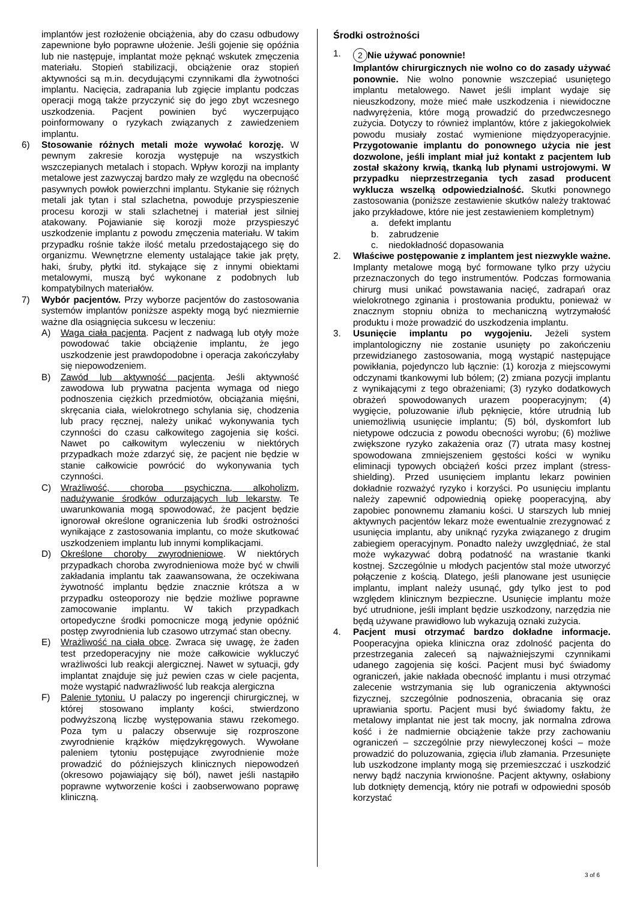implantów jest rozłożenie obciążenia, aby do czasu odbudowy zapewnione było poprawne ułożenie. Jeśli gojenie się opóźnia lub nie następuje, implantat może pęknąć wskutek zmęczenia materiału. Stopień stabilizacji, obciążenie oraz stopień aktywności są m.in. decydującymi czynnikami dla żywotności implantu. Nacięcia, zadrapania lub zgięcie implantu podczas operacji mogą także przyczynić się do jego zbyt wczesnego uszkodzenia. Pacjent powinien być wyczerpująco poinformowany o ryzykach związanych z zawiedzeniem implantu.
6) Stosowanie różnych metali może wywołać korozję. W pewnym zakresie korozja występuje na wszystkich wszczepianych metalach i stopach. Wpływ korozji na implanty metalowe jest zazwyczaj bardzo mały ze względu na obecność pasywnych powłok powierzchni implantu. Stykanie się różnych metali jak tytan i stal szlachetna, powoduje przyspieszenie procesu korozji w stali szlachetnej i materiał jest silniej atakowany. Pojawianie się korozji może przyspieszyć uszkodzenie implantu z powodu zmęczenia materiału. W takim przypadku rośnie także ilość metalu przedostającego się do organizmu. Wewnętrzne elementy ustalające takie jak pręty, haki, śruby, płytki itd. stykające się z innymi obiektami metalowymi, muszą być wykonane z podobnych lub kompatybilnych materiałów.
7) Wybór pacjentów. Przy wyborze pacjentów do zastosowania systemów implantów poniższe aspekty mogą być niezmiernie ważne dla osiągnięcia sukcesu w leczeniu:
A) Waga ciała pacjenta. Pacjent z nadwagą lub otyły może powodować takie obciążenie implantu, że jego uszkodzenie jest prawdopodobne i operacja zakończyłaby się niepowodzeniem.
B) Zawód lub aktywność pacjenta. Jeśli aktywność zawodowa lub prywatna pacjenta wymaga od niego podnoszenia ciężkich przedmiotów, obciążania mięśni, skręcania ciała, wielokrotnego schylania się, chodzenia lub pracy ręcznej, należy unikać wykonywania tych czynności do czasu całkowitego zagojenia się kości. Nawet po całkowitym wyleczeniu w niektórych przypadkach może zdarzyć się, że pacjent nie będzie w stanie całkowicie powrócić do wykonywania tych czynności.
C) Wrażliwość, choroba psychiczna, alkoholizm, nadużywanie środków odurzających lub lekarstw. Te uwarunkowania mogą spowodować, że pacjent będzie ignorował określone ograniczenia lub środki ostrożności wynikające z zastosowania implantu, co może skutkować uszkodzeniem implantu lub innymi komplikacjami.
D) Określone choroby zwyrodnieniowe. W niektórych przypadkach choroba zwyrodnieniowa może być w chwili zakładania implantu tak zaawansowana, że oczekiwana żywotność implantu będzie znacznie krótsza a w przypadku osteoporozy nie będzie możliwe poprawne zamocowanie implantu. W takich przypadkach ortopedyczne środki pomocnicze mogą jedynie opóźnić postęp zwyrodnienia lub czasowo utrzymać stan obecny.
E) Wrażliwość na ciała obce. Zwraca się uwagę, że żaden test przedoperacyjny nie może całkowicie wykluczyć wrażliwości lub reakcji alergicznej. Nawet w sytuacji, gdy implantat znajduje się już pewien czas w ciele pacjenta, może wystąpić nadwrażliwość lub reakcja alergiczna
F) Palenie tytoniu. U palaczy po ingerencji chirurgicznej, w której stosowano implanty kości, stwierdzono podwyższoną liczbę występowania stawu rzekomego. Poza tym u palaczy obserwuje się rozproszone zwyrodnienie krążków międzykręgowych. Wywołane paleniem tytoniu postępujące zwyrodnienie może prowadzić do późniejszych klinicznych niepowodzeń (okresowo pojawiający się ból), nawet jeśli nastąpiło poprawne wytworzenie kości i zaobserwowano poprawę kliniczną.
Środki ostrożności
1.
2 Nie używać ponownie!
Implantów chirurgicznych nie wolno co do zasady używać ponownie. Nie wolno ponownie wszczepiać usuniętego implantu metalowego. Nawet jeśli implant wydaje się nieuszkodzony, może mieć małe uszkodzenia i niewidoczne nadwyrężenia, które mogą prowadzić do przedwczesnego zużycia. Dotyczy to również implantów, które z jakiegokolwiek powodu musiały zostać wymienione międzyoperacyjnie. Przygotowanie implantu do ponownego użycia nie jest dozwolone, jeśli implant miał już kontakt z pacjentem lub został skażony krwią, tkanką lub płynami ustrojowymi. W przypadku nieprzestrzegania tych zasad producent wyklucza wszelką odpowiedzialność. Skutki ponownego zastosowania (poniższe zestawienie skutków należy traktować jako przykładowe, które nie jest zestawieniem kompletnym)
a. defekt implantu
b. zabrudzenie
c. niedokładność dopasowania
2. Właściwe postępowanie z implantem jest niezwykle ważne. Implanty metalowe mogą być formowane tylko przy użyciu przeznaczonych do tego instrumentów. Podczas formowania chirurg musi unikać powstawania nacięć, zadrapań oraz wielokrotnego zginania i prostowania produktu, ponieważ w znacznym stopniu obniża to mechaniczną wytrzymałość produktu i może prowadzić do uszkodzenia implantu.
3. Usunięcie implantu po wygojeniu. Jeżeli system implantologiczny nie zostanie usunięty po zakończeniu przewidzianego zastosowania, mogą wystąpić następujące powikłania, pojedynczo lub łącznie: (1) korozja z miejscowymi odczynami tkankowymi lub bólem; (2) zmiana pozycji implantu z wynikającymi z tego obrażeniami; (3) ryzyko dodatkowych obrażeń spowodowanych urazem pooperacyjnym; (4) wygięcie, poluzowanie i/lub pęknięcie, które utrudnią lub uniemożliwią usunięcie implantu; (5) ból, dyskomfort lub nietypowe odczucia z powodu obecności wyrobu; (6) możliwe zwiększone ryzyko zakażenia oraz (7) utrata masy kostnej spowodowana zmniejszeniem gęstości kości w wyniku eliminacji typowych obciążeń kości przez implant (stress-shielding). Przed usunięciem implantu lekarz powinien dokładnie rozważyć ryzyko i korzyści. Po usunięciu implantu należy zapewnić odpowiednią opiekę pooperacyjną, aby zapobiec ponownemu złamaniu kości. U starszych lub mniej aktywnych pacjentów lekarz może ewentualnie zrezygnować z usunięcia implantu, aby uniknąć ryzyka związanego z drugim zabiegiem operacyjnym. Ponadto należy uwzględniać, że stal może wykazywać dobrą podatność na wrastanie tkanki kostnej. Szczególnie u młodych pacjentów stal może utworzyć połączenie z kością. Dlatego, jeśli planowane jest usunięcie implantu, implant należy usunąć, gdy tylko jest to pod względem klinicznym bezpieczne. Usunięcie implantu może być utrudnione, jeśli implant będzie uszkodzony, narzędzia nie będą używane prawidłowo lub wykazują oznaki zużycia.
4. Pacjent musi otrzymać bardzo dokładne informacje. Pooperacyjna opieka kliniczna oraz zdolność pacjenta do przestrzegania zaleceń są najważniejszymi czynnikami udanego zagojenia się kości. Pacjent musi być świadomy ograniczeń, jakie nakłada obecność implantu i musi otrzymać zalecenie wstrzymania się lub ograniczenia aktywności fizycznej, szczególnie podnoszenia, obracania się oraz uprawiania sportu. Pacjent musi być świadomy faktu, że metalowy implantat nie jest tak mocny, jak normalna zdrowa kość i że nadmiernie obciążenie także przy zachowaniu ograniczeń – szczególnie przy niewyleczonej kości – może prowadzić do poluzowania, zgięcia i/lub złamania. Przesunięte lub uszkodzone implanty mogą się przemieszczać i uszkodzić nerwy bądź naczynia krwionośne. Pacjent aktywny, osłabiony lub dotknięty demencją, który nie potrafi w odpowiedni sposób korzystać
3 of 6